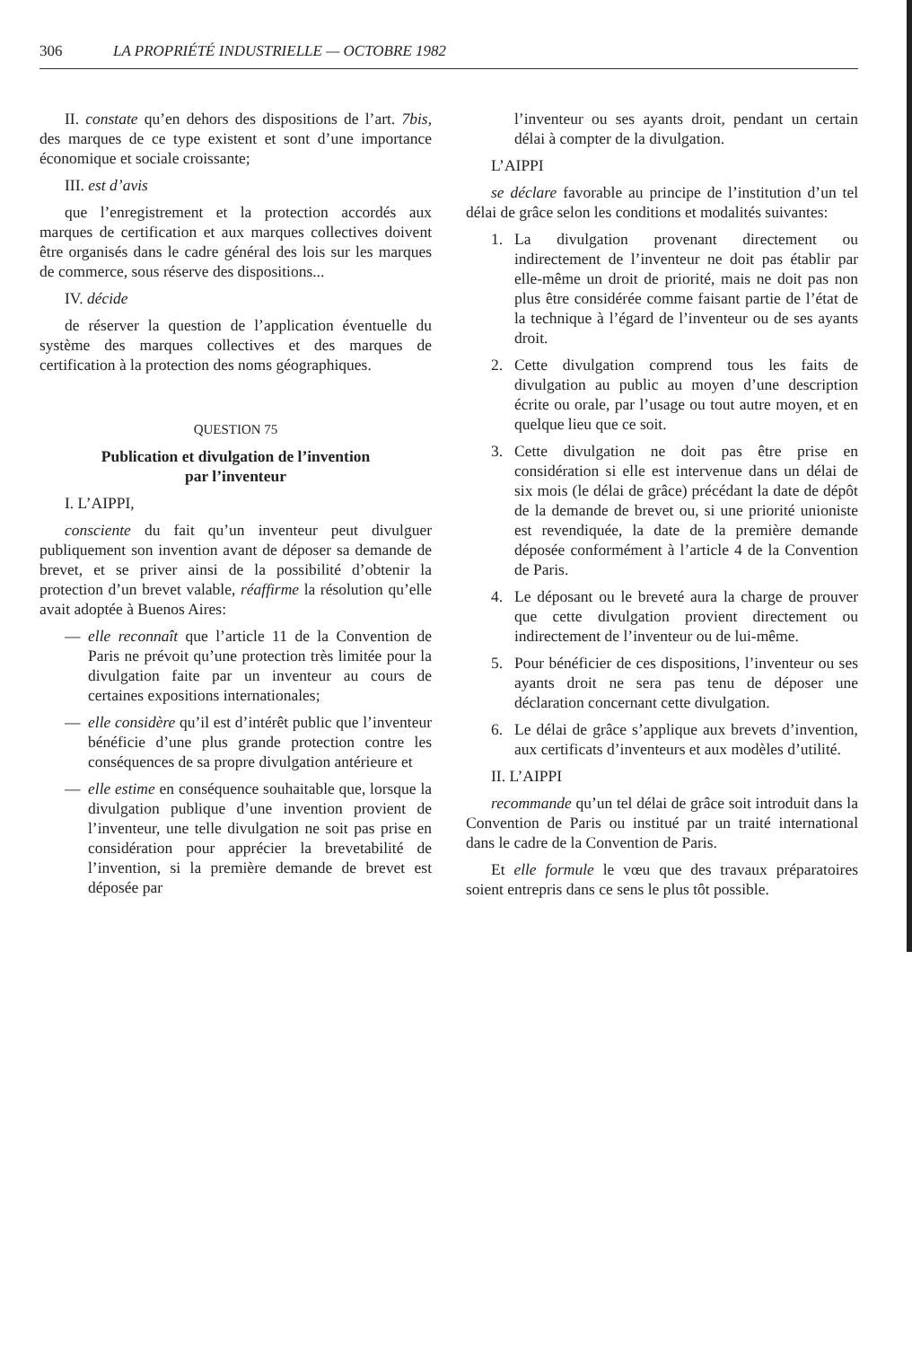306 LA PROPRIÉTÉ INDUSTRIELLE — OCTOBRE 1982
II. constate qu’en dehors des dispositions de l’art. 7bis, des marques de ce type existent et sont d’une importance économique et sociale croissante;
III. est d’avis
que l’enregistrement et la protection accordés aux marques de certification et aux marques collectives doivent être organisés dans le cadre général des lois sur les marques de commerce, sous réserve des dispositions...
IV. décide
de réserver la question de l’application éventuelle du système des marques collectives et des marques de certification à la protection des noms géographiques.
QUESTION 75
Publication et divulgation de l’invention
par l’inventeur
I. L’AIPPI,
consciente du fait qu’un inventeur peut divulguer publiquement son invention avant de déposer sa demande de brevet, et se priver ainsi de la possibilité d’obtenir la protection d’un brevet valable, réaffirme la résolution qu’elle avait adoptée à Buenos Aires:
— elle reconnaît que l’article 11 de la Convention de Paris ne prévoit qu’une protection très limitée pour la divulgation faite par un inventeur au cours de certaines expositions internationales;
— elle considère qu’il est d’intérêt public que l’inventeur bénéficie d’une plus grande protection contre les conséquences de sa propre divulgation antérieure et
— elle estime en conséquence souhaitable que, lorsque la divulgation publique d’une invention provient de l’inventeur, une telle divulgation ne soit pas prise en considération pour apprécier la brevetabilité de l’invention, si la première demande de brevet est déposée par
l’inventeur ou ses ayants droit, pendant un certain délai à compter de la divulgation.
L’AIPPI
se déclare favorable au principe de l’institution d’un tel délai de grâce selon les conditions et modalités suivantes:
1. La divulgation provenant directement ou indirectement de l’inventeur ne doit pas établir par elle-même un droit de priorité, mais ne doit pas non plus être considérée comme faisant partie de l’état de la technique à l’égard de l’inventeur ou de ses ayants droit.
2. Cette divulgation comprend tous les faits de divulgation au public au moyen d’une description écrite ou orale, par l’usage ou tout autre moyen, et en quelque lieu que ce soit.
3. Cette divulgation ne doit pas être prise en considération si elle est intervenue dans un délai de six mois (le délai de grâce) précédant la date de dépôt de la demande de brevet ou, si une priorité unioniste est revendiquée, la date de la première demande déposée conformément à l’article 4 de la Convention de Paris.
4. Le déposant ou le breveté aura la charge de prouver que cette divulgation provient directement ou indirectement de l’inventeur ou de lui-même.
5. Pour bénéficier de ces dispositions, l’inventeur ou ses ayants droit ne sera pas tenu de déposer une déclaration concernant cette divulgation.
6. Le délai de grâce s’applique aux brevets d’invention, aux certificats d’inventeurs et aux modèles d’utilité.
II. L’AIPPI
recommande qu’un tel délai de grâce soit introduit dans la Convention de Paris ou institué par un traité international dans le cadre de la Convention de Paris.
Et elle formule le vœu que des travaux préparatoires soient entrepris dans ce sens le plus tôt possible.